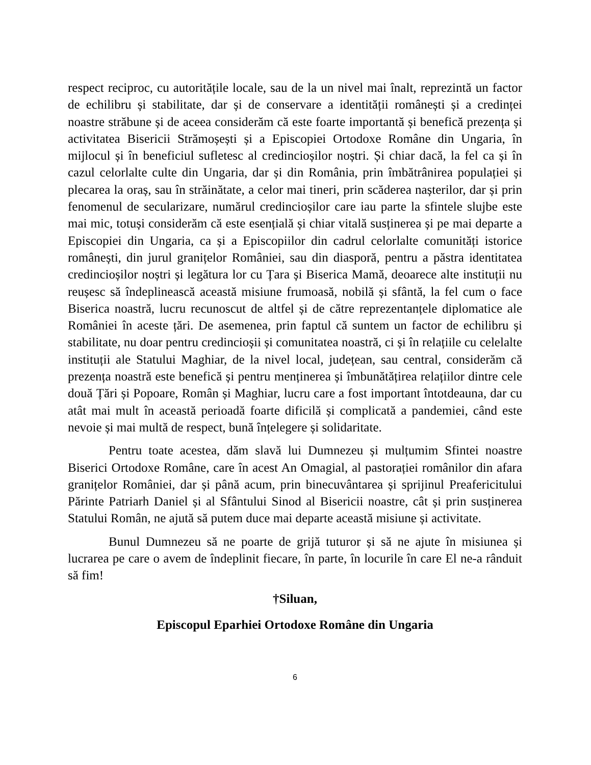respect reciproc, cu autoritățile locale, sau de la un nivel mai înalt, reprezintă un factor de echilibru și stabilitate, dar și de conservare a identității românești și a credinței noastre străbune și de aceea considerăm că este foarte importantă și benefică prezența și activitatea Bisericii Strămoșești și a Episcopiei Ortodoxe Române din Ungaria, în mijlocul și în beneficiul sufletesc al credincioșilor noștri. Și chiar dacă, la fel ca și în cazul celorlalte culte din Ungaria, dar și din România, prin îmbătrânirea populației și plecarea la oraș, sau în străinătate, a celor mai tineri, prin scăderea nașterilor, dar și prin fenomenul de secularizare, numărul credincioșilor care iau parte la sfintele slujbe este mai mic, totuși considerăm că este esențială și chiar vitală susținerea și pe mai departe a Episcopiei din Ungaria, ca și a Episcopiilor din cadrul celorlalte comunități istorice românești, din jurul granițelor României, sau din diasporă, pentru a păstra identitatea credincioșilor noștri și legătura lor cu Țara și Biserica Mamă, deoarece alte instituții nu reușesc să îndeplinească această misiune frumoasă, nobilă și sfântă, la fel cum o face Biserica noastră, lucru recunoscut de altfel și de către reprezentanțele diplomatice ale României în aceste țări. De asemenea, prin faptul că suntem un factor de echilibru și stabilitate, nu doar pentru credincioșii și comunitatea noastră, ci și în relațiile cu celelalte instituții ale Statului Maghiar, de la nivel local, județean, sau central, considerăm că prezența noastră este benefică și pentru menținerea și îmbunătățirea relațiilor dintre cele două Țări și Popoare, Român și Maghiar, lucru care a fost important întotdeauna, dar cu atât mai mult în această perioadă foarte dificilă și complicată a pandemiei, când este nevoie și mai multă de respect, bună înțelegere și solidaritate.
Pentru toate acestea, dăm slavă lui Dumnezeu și mulțumim Sfintei noastre Biserici Ortodoxe Române, care în acest An Omagial, al pastorației românilor din afara granițelor României, dar și până acum, prin binecuvântarea și sprijinul Preafericitului Părinte Patriarh Daniel și al Sfântului Sinod al Bisericii noastre, cât și prin susținerea Statului Român, ne ajută să putem duce mai departe această misiune și activitate.
Bunul Dumnezeu să ne poarte de grijă tuturor și să ne ajute în misiunea și lucrarea pe care o avem de îndeplinit fiecare, în parte, în locurile în care El ne-a rânduit să fim!
†Siluan,
Episcopul Eparhiei Ortodoxe Române din Ungaria
6